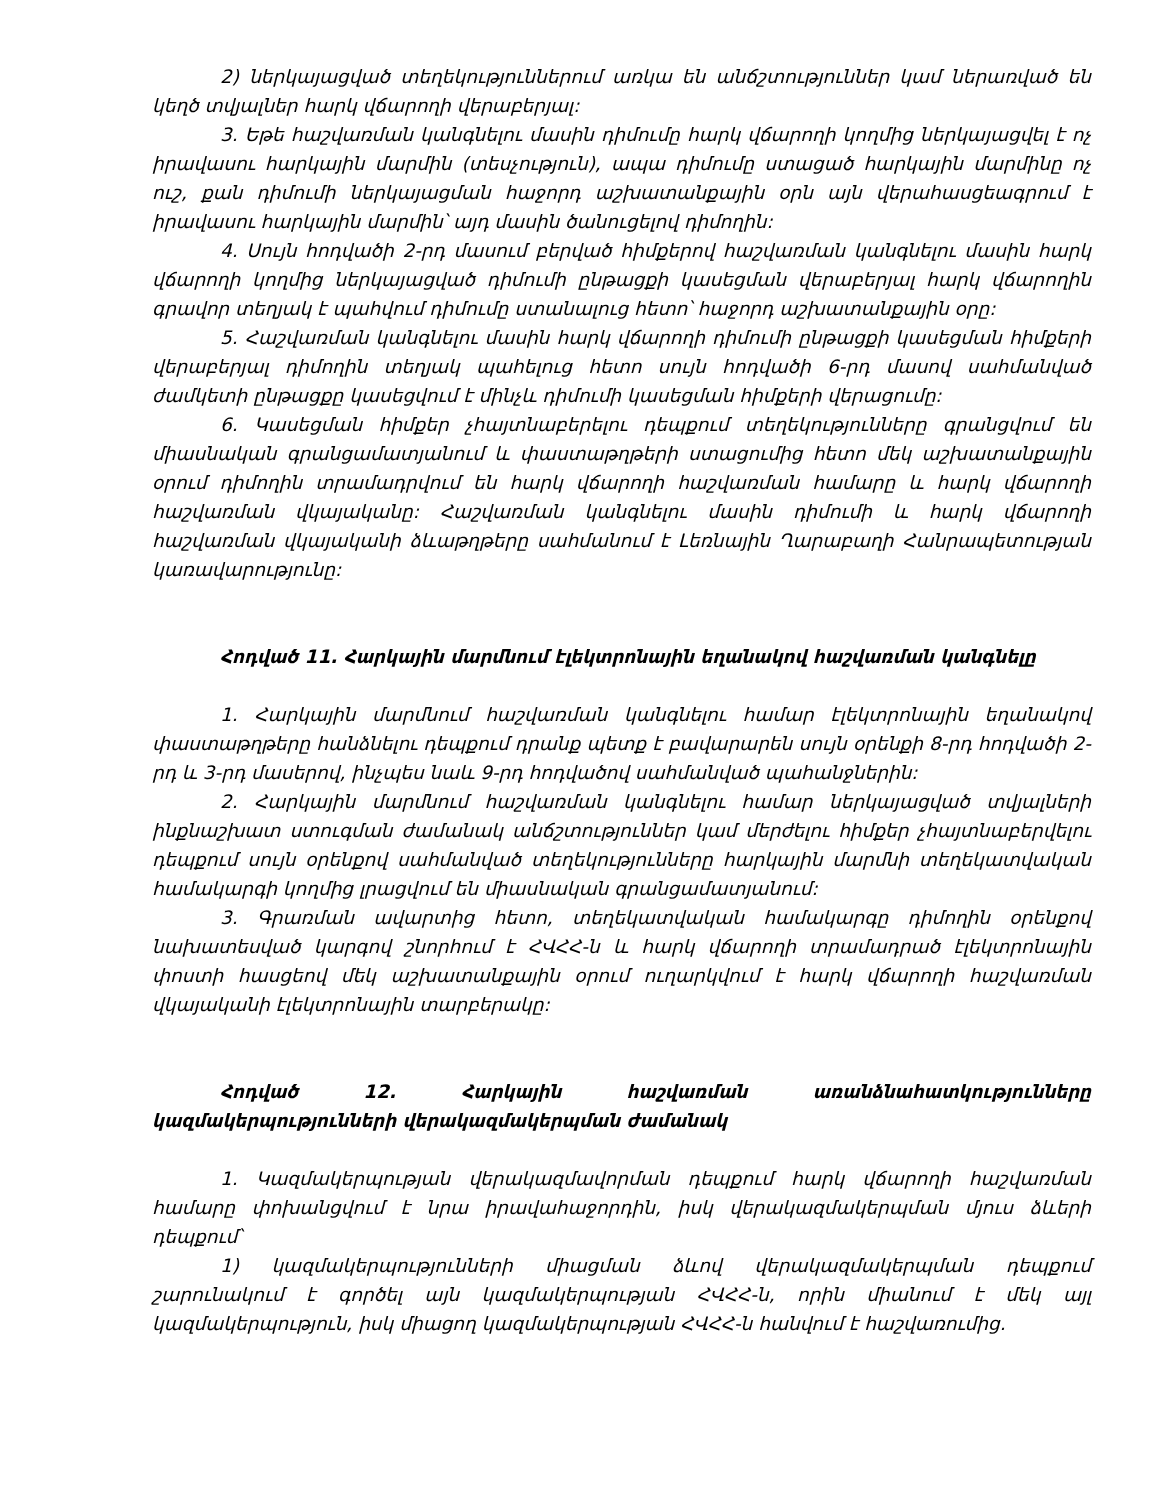2) ներկայացված տեղեկություններում առկա են անճշտություններ կամ ներառված են կեղծ տվյալներ հարկ վճարողի վերաբերյալ:
3. Եթե հաշվառման կանգնելու մասին դիմումը հարկ վճարողի կողմից ներկայացվել է ոչ իրավասու հարկային մարմին (տեսչություն), ապա դիմումը ստացած հարկային մարմինը ոչ ուշ, քան դիմումի ներկայացման հաջորդ աշխատանքային օրն այն վերահասցեագրում է իրավասու հարկային մարմին՝ այդ մասին ծանուցելով դիմողին:
4. Սույն հոդվածի 2-րդ մասում բերված հիմքերով հաշվառման կանգնելու մասին հարկ վճարողի կողմից ներկայացված դիմումի ընթացքի կասեցման վերաբերյալ հարկ վճարողին գրավոր տեղյակ է պահվում դիմումը ստանալուց հետո՝ հաջորդ աշխատանքային օրը:
5. Հաշվառման կանգնելու մասին հարկ վճարողի դիմումի ընթացքի կասեցման հիմքերի վերաբերյալ դիմողին տեղյակ պահելուց հետո սույն հոդվածի 6-րդ մասով սահմանված ժամկետի ընթացքը կասեցվում է մինչև դիմումի կասեցման հիմքերի վերացումը:
6. Կասեցման հիմքեր չհայտնաբերելու դեպքում տեղեկությունները գրանցվում են միասնական գրանցամատյանում և փաստաթղթերի ստացումից հետո մեկ աշխատանքային օրում դիմողին տրամադրվում են հարկ վճարողի հաշվառման համարը և հարկ վճարողի հաշվառման վկայականը: Հաշվառման կանգնելու մասին դիմումի և հարկ վճարողի հաշվառման վկայականի ձևաթղթերը սահմանում է Լեռնային Ղարաբաղի Հանրապետության կառավարությունը:
Հոդված 11. Հարկային մարմնում էլեկտրոնային եղանակով հաշվառման կանգնելը
1. Հարկային մարմնում հաշվառման կանգնելու համար էլեկտրոնային եղանակով փաստաթղթերը հանձնելու դեպքում դրանք պետք է բավարարեն սույն օրենքի 8-րդ հոդվածի 2-րդ և 3-րդ մասերով, ինչպես նաև 9-րդ հոդվածով սահմանված պահանջներին:
2. Հարկային մարմնում հաշվառման կանգնելու համար ներկայացված տվյալների ինքնաշխատ ստուգման ժամանակ անճշտություններ կամ մերժելու հիմքեր չհայտնաբերվելու դեպքում սույն օրենքով սահմանված տեղեկությունները հարկային մարմնի տեղեկատվական համակարգի կողմից լրացվում են միասնական գրանցամատյանում:
3. Գրառման ավարտից հետո, տեղեկատվական համակարգը դիմողին օրենքով նախատեսված կարգով շնորհում է ՀՎՀՀ-ն և հարկ վճարողի տրամադրած էլեկտրոնային փոստի հասցեով մեկ աշխատանքային օրում ուղարկվում է հարկ վճարողի հաշվառման վկայականի էլեկտրոնային տարբերակը:
Հոդված 12. Հարկային հաշվառման առանձնահատկությունները կազմակերպությունների վերակազմակերպման ժամանակ
1. Կազմակերպության վերակազմավորման դեպքում հարկ վճարողի հաշվառման համարը փոխանցվում է նրա իրավահաջորդին, իսկ վերակազմակերպման մյուս ձևերի դեպքում՝
1) կազմակերպությունների միացման ձևով վերակազմակերպման դեպքում շարունակում է գործել այն կազմակերպության ՀՎՀՀ-ն, որին միանում է մեկ այլ կազմակերպություն, իսկ միացող կազմակերպության ՀՎՀՀ-ն հանվում է հաշվառումից.